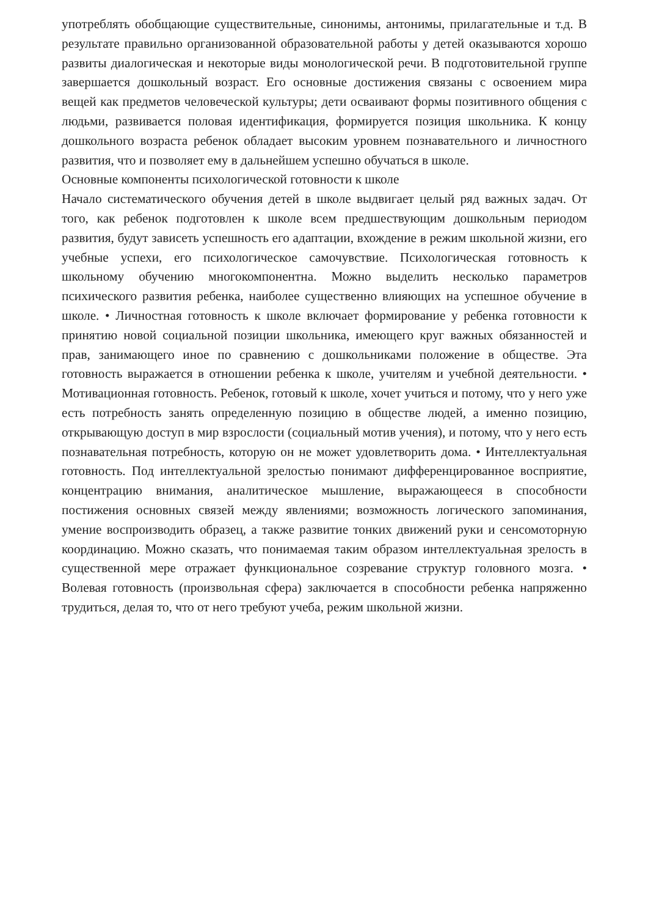употреблять обобщающие существительные, синонимы, антонимы, прилагательные и т.д. В результате правильно организованной образовательной работы у детей оказываются хорошо развиты диалогическая и некоторые виды монологической речи. В подготовительной группе завершается дошкольный возраст. Его основные достижения связаны с освоением мира вещей как предметов человеческой культуры; дети осваивают формы позитивного общения с людьми, развивается половая идентификация, формируется позиция школьника. К концу дошкольного возраста ребенок обладает высоким уровнем познавательного и личностного развития, что и позволяет ему в дальнейшем успешно обучаться в школе.
Основные компоненты психологической готовности к школе
Начало систематического обучения детей в школе выдвигает целый ряд важных задач. От того, как ребенок подготовлен к школе всем предшествующим дошкольным периодом развития, будут зависеть успешность его адаптации, вхождение в режим школьной жизни, его учебные успехи, его психологическое самочувствие. Психологическая готовность к школьному обучению многокомпонентна. Можно выделить несколько параметров психического развития ребенка, наиболее существенно влияющих на успешное обучение в школе. • Личностная готовность к школе включает формирование у ребенка готовности к принятию новой социальной позиции школьника, имеющего круг важных обязанностей и прав, занимающего иное по сравнению с дошкольниками положение в обществе. Эта готовность выражается в отношении ребенка к школе, учителям и учебной деятельности. • Мотивационная готовность. Ребенок, готовый к школе, хочет учиться и потому, что у него уже есть потребность занять определенную позицию в обществе людей, а именно позицию, открывающую доступ в мир взрослости (социальный мотив учения), и потому, что у него есть познавательная потребность, которую он не может удовлетворить дома. • Интеллектуальная готовность. Под интеллектуальной зрелостью понимают дифференцированное восприятие, концентрацию внимания, аналитическое мышление, выражающееся в способности постижения основных связей между явлениями; возможность логического запоминания, умение воспроизводить образец, а также развитие тонких движений руки и сенсомоторную координацию. Можно сказать, что понимаемая таким образом интеллектуальная зрелость в существенной мере отражает функциональное созревание структур головного мозга. • Волевая готовность (произвольная сфера) заключается в способности ребенка напряженно трудиться, делая то, что от него требуют учеба, режим школьной жизни.